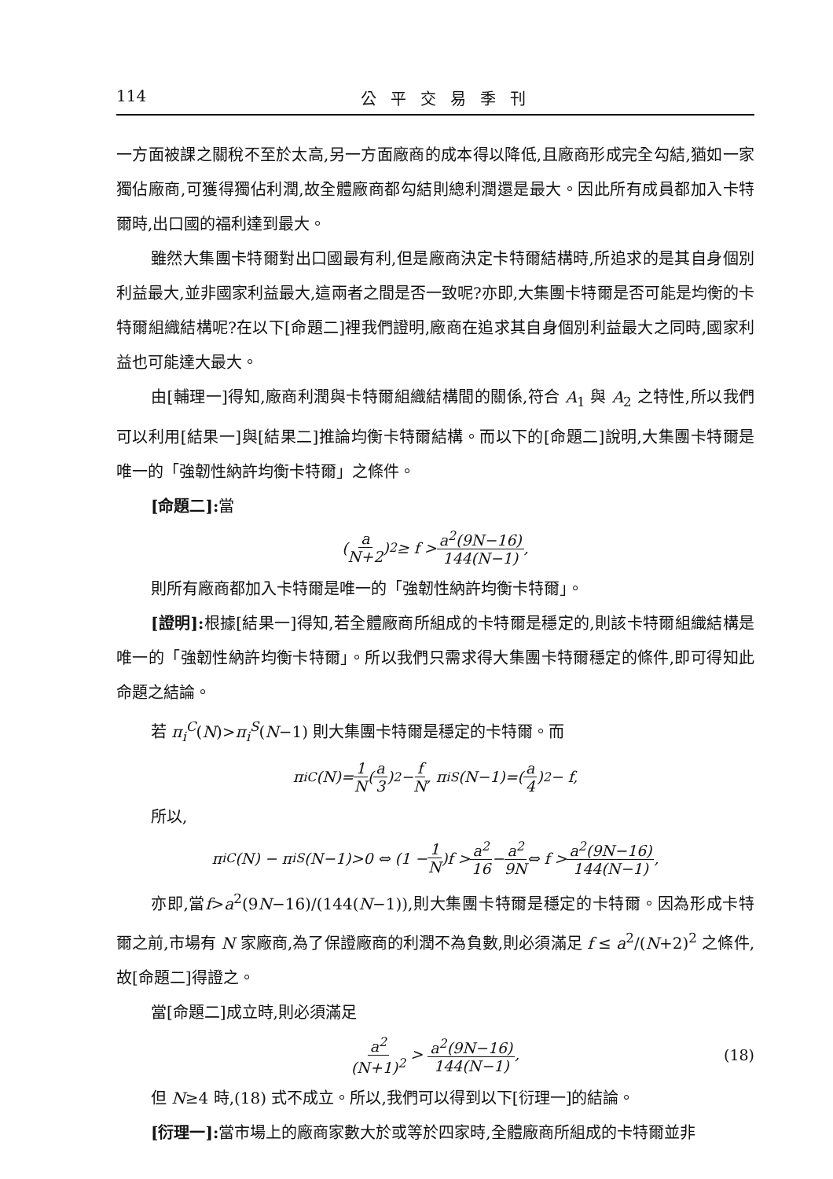114 公平交易季刊
一方面被課之關稅不至於太高,另一方面廠商的成本得以降低,且廠商形成完全勾結,猶如一家獨佔廠商,可獲得獨佔利潤,故全體廠商都勾結則總利潤還是最大。因此所有成員都加入卡特爾時,出口國的福利達到最大。
雖然大集團卡特爾對出口國最有利,但是廠商決定卡特爾結構時,所追求的是其自身個別利益最大,並非國家利益最大,這兩者之間是否一致呢?亦即,大集團卡特爾是否可能是均衡的卡特爾組織結構呢?在以下[命題二]裡我們證明,廠商在追求其自身個別利益最大之同時,國家利益也可能達大最大。
由[輔理一]得知,廠商利潤與卡特爾組織結構間的關係,符合 A<sub>1</sub> 與 A<sub>2</sub> 之特性,所以我們可以利用[結果一]與[結果二]推論均衡卡特爾結構。而以下的[命題二]說明,大集團卡特爾是唯一的「強韌性納許均衡卡特爾」之條件。
[命題二]: 當
(a N+2)<sup>2</sup> ≥ f > a<sup>2</sup>(9N−16) 144(N−1),
則所有廠商都加入卡特爾是唯一的「強韌性納許均衡卡特爾」。
[證明]: 根據[結果一]得知,若全體廠商所組成的卡特爾是穩定的,則該卡特爾組織結構是唯一的「強韌性納許均衡卡特爾」。所以我們只需求得大集團卡特爾穩定的條件,即可得知此命題之結論。
若 π<sub>i</sub><sup>C</sup>(N)>π<sub>i</sub><sup>S</sup>(N−1) 則大集團卡特爾是穩定的卡特爾。而
π<sub>i</sub><sup>C</sup>(N)= 1 N (a 3)<sup>2</sup> − f N, π<sub>i</sub><sup>S</sup>(N−1)=(a 4)<sup>2</sup> − f,
所以,
π<sub>i</sub><sup>C</sup>(N) − π<sub>i</sub><sup>S</sup>(N−1)>0 ⇔ (1 − 1 N)f > a<sup>2</sup> 16 − a<sup>2</sup> 9N ⇔ f > a<sup>2</sup>(9N−16) 144(N−1),
亦即,當f>a<sup>2</sup>(9N−16)/(144(N−1)),則大集團卡特爾是穩定的卡特爾。因為形成卡特爾之前,市場有 N 家廠商,為了保證廠商的利潤不為負數,則必須滿足 f ≤ a<sup>2</sup>/(N+2)<sup>2</sup> 之條件,故[命題二]得證之。
當[命題二]成立時,則必須滿足
a<sup>2</sup> (N+1)<sup>2</sup> > a<sup>2</sup>(9N−16) 144(N−1), (18)
但 N≥4 時,(18) 式不成立。所以,我們可以得到以下[衍理一]的結論。
[衍理一]: 當市場上的廠商家數大於或等於四家時,全體廠商所組成的卡特爾並非